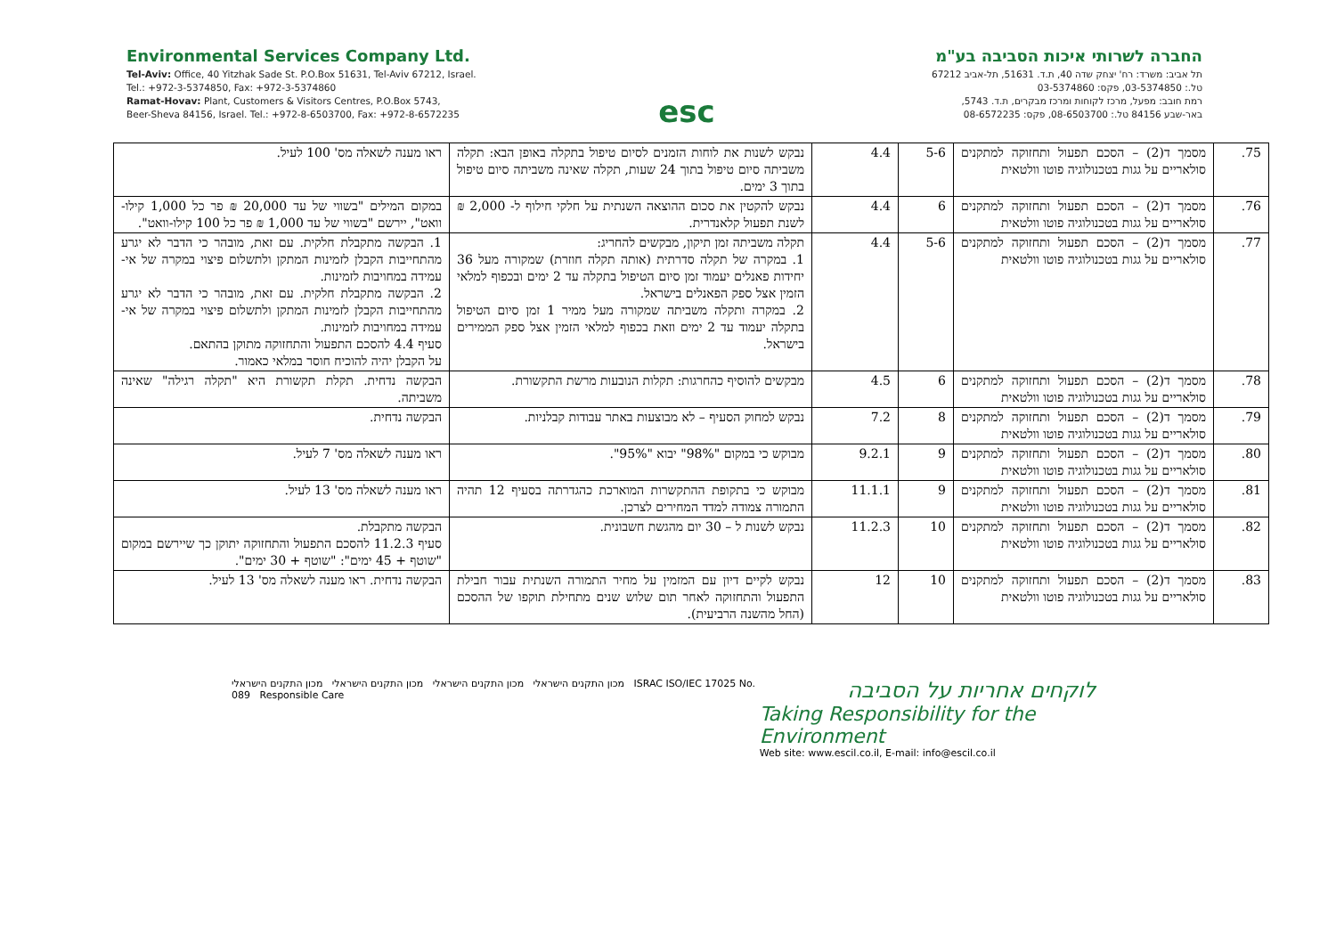Environmental Services Company Ltd.
Tel-Aviv: Office, 40 Yitzhak Sade St. P.O.Box 51631, Tel-Aviv 67212, Israel.
Tel.: +972-3-5374850, Fax: +972-3-5374860
Ramat-Hovav: Plant, Customers & Visitors Centres, P.O.Box 5743,
Beer-Sheva 84156, Israel. Tel.: +972-8-6503700, Fax: +972-8-6572235
esc
החברה לשרותי איכות הסביבה בע"מ
תל אביב: משרד: רח' יצחק שדה 40, ת.ד. 51631, תל-אביב 67212
טל.: 03-5374850, פקס: 03-5374860
רמת חובב: מפעל, מרכז לקוחות ומרכז מבקרים, ת.ד. 5743,
באר-שבע 84156 טל.: 08-6503700, פקס: 08-6572235
| 75. | מסמך ד(2) – הסכם תפעול ותחזוקה למתקנים סולאריים על גגות בטכנולוגיה פוטו וולטאית | 5-6 | 4.4 | נבקש לשנות את לוחות הזמנים לסיום טיפול בתקלה באופן הבא: תקלה משביתה סיום טיפול בתוך 24 שעות, תקלה שאינה משביתה סיום טיפול בתוך 3 ימים. | ראו מענה לשאלה מס' 100 לעיל. |
| 76. | מסמך ד(2) – הסכם תפעול ותחזוקה למתקנים סולאריים על גגות בטכנולוגיה פוטו וולטאית | 6 | 4.4 | נבקש להקטין את סכום ההוצאה השנתית על חלקי חילוף ל- 2,000 ₪ לשנת תפעול קלאנדרית. | במקום המילים "בשווי של עד 20,000 ₪ פר כל 1,000 קילו-וואט", יירשם "בשווי של עד 1,000 ₪ פר כל 100 קילו-וואט". |
| 77. | מסמך ד(2) – הסכם תפעול ותחזוקה למתקנים סולאריים על גגות בטכנולוגיה פוטו וולטאית | 5-6 | 4.4 | תקלה משביתה זמן תיקון, מבקשים להחריג: 1. במקרה של תקלה סדרתית (אותה תקלה חוזרת) שמקורה מעל 36 יחידות פאנלים יעמוד זמן סיום הטיפול בתקלה עד 2 ימים ובכפוף למלאי הזמין אצל ספק הפאנלים בישראל. 2. במקרה ותקלה משביתה שמקורה מעל ממיר 1 זמן סיום הטיפול בתקלה יעמוד עד 2 ימים וזאת בכפוף למלאי הזמין אצל ספק הממירים בישראל. | 1. הבקשה מתקבלת חלקית. עם זאת, מובהר כי הדבר לא יגרע מהתחייבות הקבלן לזמינות המתקן ולתשלום פיצוי במקרה של אי-עמידה במחויבות לזמינות. 2. הבקשה מתקבלת חלקית. עם זאת, מובהר כי הדבר לא יגרע מהתחייבות הקבלן לזמינות המתקן ולתשלום פיצוי במקרה של אי-עמידה במחויבות לזמינות. סעיף 4.4 להסכם התפעול והתחזוקה מתוקן בהתאם. על הקבלן יהיה להוכיח חוסר במלאי כאמור. |
| 78. | מסמך ד(2) – הסכם תפעול ותחזוקה למתקנים סולאריים על גגות בטכנולוגיה פוטו וולטאית | 6 | 4.5 | מבקשים להוסיף כהחרגות: תקלות הנובעות מרשת התקשורת. | הבקשה נדחית. תקלת תקשורת היא "תקלה רגילה" שאינה משביתה. |
| 79. | מסמך ד(2) – הסכם תפעול ותחזוקה למתקנים סולאריים על גגות בטכנולוגיה פוטו וולטאית | 8 | 7.2 | נבקש למחוק הסעיף – לא מבוצעות באתר עבודות קבלניות. | הבקשה נדחית. |
| 80. | מסמך ד(2) – הסכם תפעול ותחזוקה למתקנים סולאריים על גגות בטכנולוגיה פוטו וולטאית | 9 | 9.2.1 | מבוקש כי במקום "98%" יבוא "95%". | ראו מענה לשאלה מס' 7 לעיל. |
| 81. | מסמך ד(2) – הסכם תפעול ותחזוקה למתקנים סולאריים על גגות בטכנולוגיה פוטו וולטאית | 9 | 11.1.1 | מבוקש כי בתקופת ההתקשרות המוארכת כהגדרתה בסעיף 12 תהיה התמורה צמודה למדד המחירים לצרכן. | ראו מענה לשאלה מס' 13 לעיל. |
| 82. | מסמך ד(2) – הסכם תפעול ותחזוקה למתקנים סולאריים על גגות בטכנולוגיה פוטו וולטאית | 10 | 11.2.3 | נבקש לשנות ל – 30 יום מהגשת חשבונית. | הבקשה מתקבלת. סעיף 11.2.3 להסכם התפעול והתחזוקה יתוקן כך שיירשם במקום "שוטף + 45 ימים": "שוטף + 30 ימים". |
| 83. | מסמך ד(2) – הסכם תפעול ותחזוקה למתקנים סולאריים על גגות בטכנולוגיה פוטו וולטאית | 10 | 12 | נבקש לקיים דיון עם המזמין על מחיר התמורה השנתית עבור חבילת התפעול והתחזוקה לאחר תום שלוש שנים מתחילת תוקפו של ההסכם (החל מהשנה הרביעית). | הבקשה נדחית. ראו מענה לשאלה מס' 13 לעיל. |
מכון התקנים הישראלי מכון התקנים הישראלי מכון התקנים הישראלי מכון התקנים הישראלי ISRAC ISO/IEC 17025 No. 089 Responsible Care
לוקחים אחריות על הסביבה
Taking Responsibility for the Environment
Web site: www.escil.co.il, E-mail: info@escil.co.il